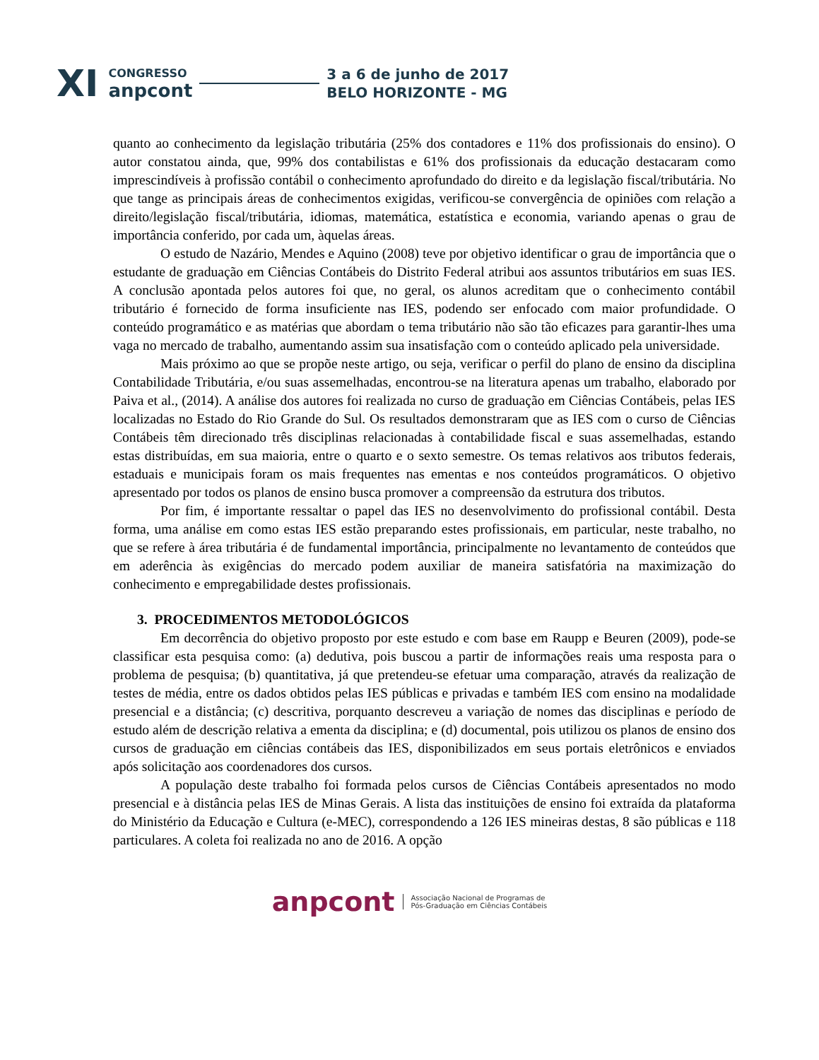XI
CONGRESSO
anpcont
3 a 6 de junho de 2017
BELO HORIZONTE - MG
quanto ao conhecimento da legislação tributária (25% dos contadores e 11% dos profissionais do ensino). O autor constatou ainda, que, 99% dos contabilistas e 61% dos profissionais da educação destacaram como imprescindíveis à profissão contábil o conhecimento aprofundado do direito e da legislação fiscal/tributária. No que tange as principais áreas de conhecimentos exigidas, verificou-se convergência de opiniões com relação a direito/legislação fiscal/tributária, idiomas, matemática, estatística e economia, variando apenas o grau de importância conferido, por cada um, àquelas áreas.
O estudo de Nazário, Mendes e Aquino (2008) teve por objetivo identificar o grau de importância que o estudante de graduação em Ciências Contábeis do Distrito Federal atribui aos assuntos tributários em suas IES. A conclusão apontada pelos autores foi que, no geral, os alunos acreditam que o conhecimento contábil tributário é fornecido de forma insuficiente nas IES, podendo ser enfocado com maior profundidade. O conteúdo programático e as matérias que abordam o tema tributário não são tão eficazes para garantir-lhes uma vaga no mercado de trabalho, aumentando assim sua insatisfação com o conteúdo aplicado pela universidade.
Mais próximo ao que se propõe neste artigo, ou seja, verificar o perfil do plano de ensino da disciplina Contabilidade Tributária, e/ou suas assemelhadas, encontrou-se na literatura apenas um trabalho, elaborado por Paiva et al., (2014). A análise dos autores foi realizada no curso de graduação em Ciências Contábeis, pelas IES localizadas no Estado do Rio Grande do Sul. Os resultados demonstraram que as IES com o curso de Ciências Contábeis têm direcionado três disciplinas relacionadas à contabilidade fiscal e suas assemelhadas, estando estas distribuídas, em sua maioria, entre o quarto e o sexto semestre. Os temas relativos aos tributos federais, estaduais e municipais foram os mais frequentes nas ementas e nos conteúdos programáticos. O objetivo apresentado por todos os planos de ensino busca promover a compreensão da estrutura dos tributos.
Por fim, é importante ressaltar o papel das IES no desenvolvimento do profissional contábil. Desta forma, uma análise em como estas IES estão preparando estes profissionais, em particular, neste trabalho, no que se refere à área tributária é de fundamental importância, principalmente no levantamento de conteúdos que em aderência às exigências do mercado podem auxiliar de maneira satisfatória na maximização do conhecimento e empregabilidade destes profissionais.
3. PROCEDIMENTOS METODOLÓGICOS
Em decorrência do objetivo proposto por este estudo e com base em Raupp e Beuren (2009), pode-se classificar esta pesquisa como: (a) dedutiva, pois buscou a partir de informações reais uma resposta para o problema de pesquisa; (b) quantitativa, já que pretendeu-se efetuar uma comparação, através da realização de testes de média, entre os dados obtidos pelas IES públicas e privadas e também IES com ensino na modalidade presencial e a distância; (c) descritiva, porquanto descreveu a variação de nomes das disciplinas e período de estudo além de descrição relativa a ementa da disciplina; e (d) documental, pois utilizou os planos de ensino dos cursos de graduação em ciências contábeis das IES, disponibilizados em seus portais eletrônicos e enviados após solicitação aos coordenadores dos cursos.
A população deste trabalho foi formada pelos cursos de Ciências Contábeis apresentados no modo presencial e à distância pelas IES de Minas Gerais. A lista das instituições de ensino foi extraída da plataforma do Ministério da Educação e Cultura (e-MEC), correspondendo a 126 IES mineiras destas, 8 são públicas e 118 particulares. A coleta foi realizada no ano de 2016. A opção
anpcont Associação Nacional de Programas de
Pós-Graduação em Ciências Contábeis